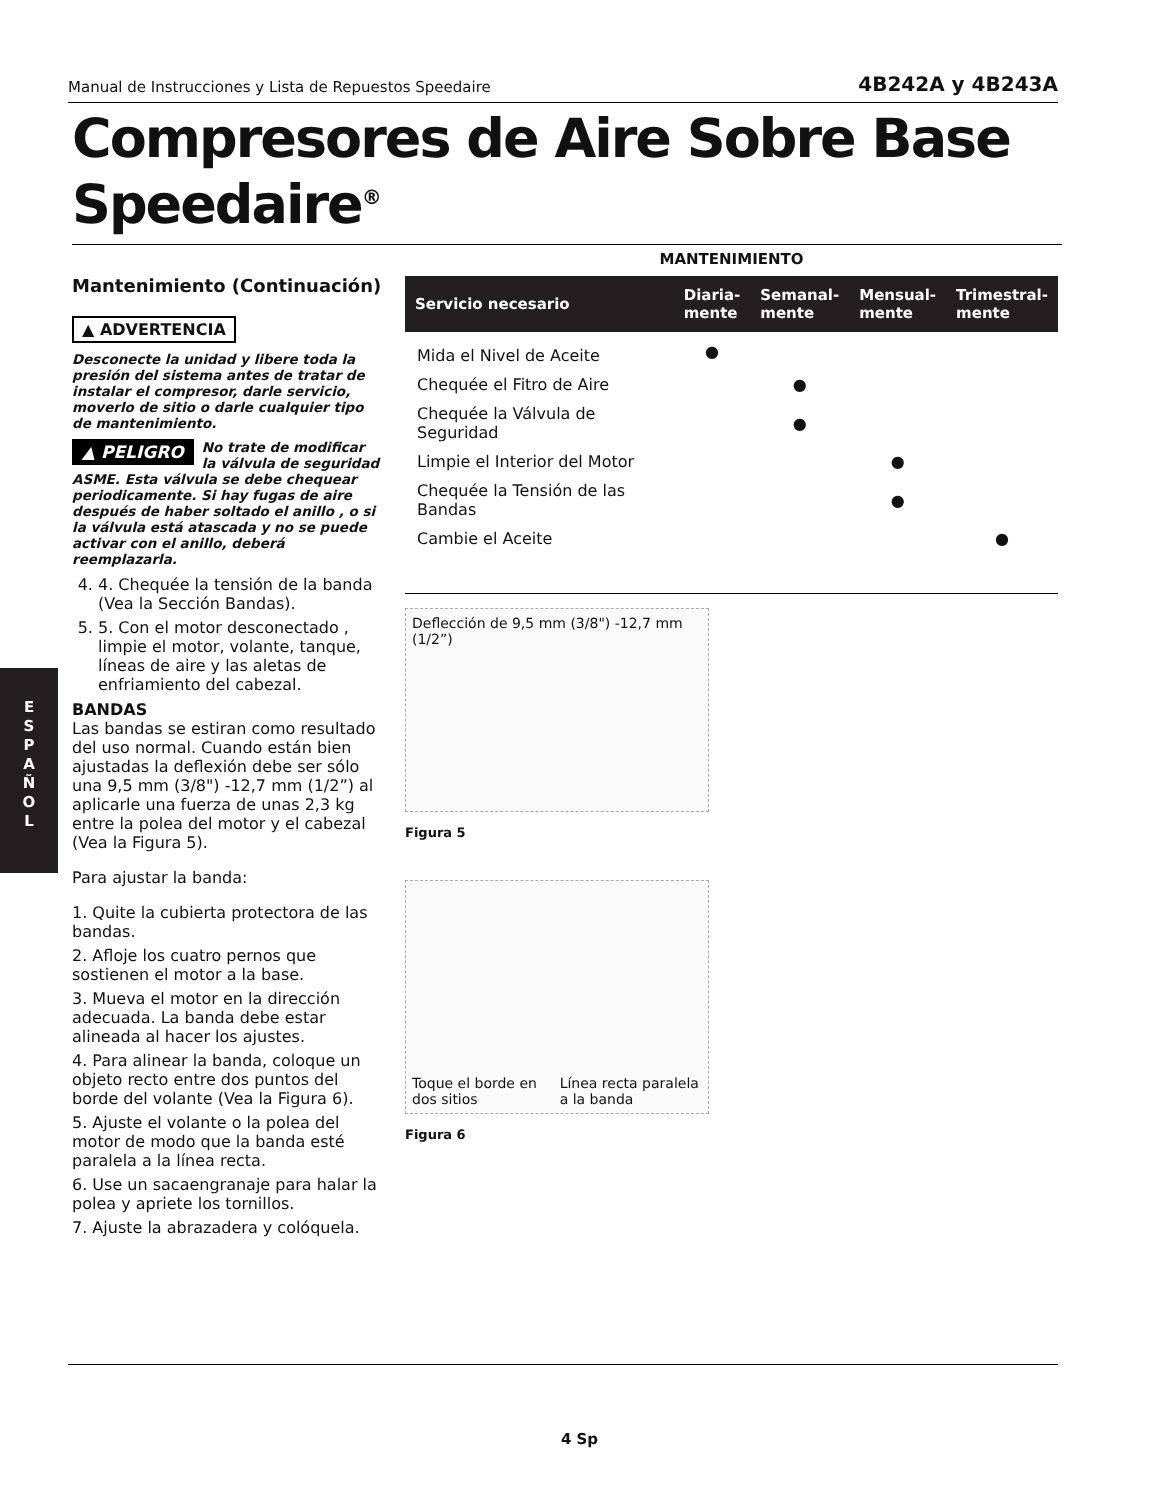Manual de Instrucciones y Lista de Repuestos Speedaire 4B242A y 4B243A
Compresores de Aire Sobre Base Speedaire<sup>®</sup>
Mantenimiento (Continuación)
▲ ADVERTENCIA
Desconecte la unidad y libere toda la presión del sistema antes de tratar de instalar el compresor, darle servicio, moverlo de sitio o darle cualquier tipo de mantenimiento.
▲ PELIGRO No trate de modificar la válvula de seguridad ASME. Esta válvula se debe chequear periodicamente. Si hay fugas de aire después de haber soltado el anillo , o si la válvula está atascada y no se puede activar con el anillo, deberá reemplazarla.
4. 4. Chequée la tensión de la banda (Vea la Sección Bandas).
5. 5. Con el motor desconectado , limpie el motor, volante, tanque, líneas de aire y las aletas de enfriamiento del cabezal.
BANDAS
Las bandas se estiran como resultado del uso normal. Cuando están bien ajustadas la deflexión debe ser sólo una 9,5 mm (3/8") -12,7 mm (1/2”) al aplicarle una fuerza de unas 2,3 kg entre la polea del motor y el cabezal (Vea la Figura 5).
Para ajustar la banda:
1. Quite la cubierta protectora de las bandas.
2. Afloje los cuatro pernos que sostienen el motor a la base.
3. Mueva el motor en la dirección adecuada. La banda debe estar alineada al hacer los ajustes.
4. Para alinear la banda, coloque un objeto recto entre dos puntos del borde del volante (Vea la Figura 6).
5. Ajuste el volante o la polea del motor de modo que la banda esté paralela a la línea recta.
6. Use un sacaengranaje para halar la polea y apriete los tornillos.
7. Ajuste la abrazadera y colóquela.
E
S
P
A
Ñ
O
L
MANTENIMIENTO
| Servicio necesario | Diaria- mente | Semanal- mente | Mensual- mente | Trimestral- mente |
| --- | --- | --- | --- | --- |
| Mida el Nivel de Aceite | ● | | | |
| Chequée el Fitro de Aire | | ● | | |
| Chequée la Válvula de Seguridad | | ● | | |
| Limpie el Interior del Motor | | | ● | |
| Chequée la Tensión de las Bandas | | | ● | |
| Cambie el Aceite | | | | ● |
Deflección de 9,5 mm (3/8") -12,7 mm (1/2”)
Figura 5
Toque el borde en dos sitios Línea recta paralela a la banda
Figura 6
4 Sp